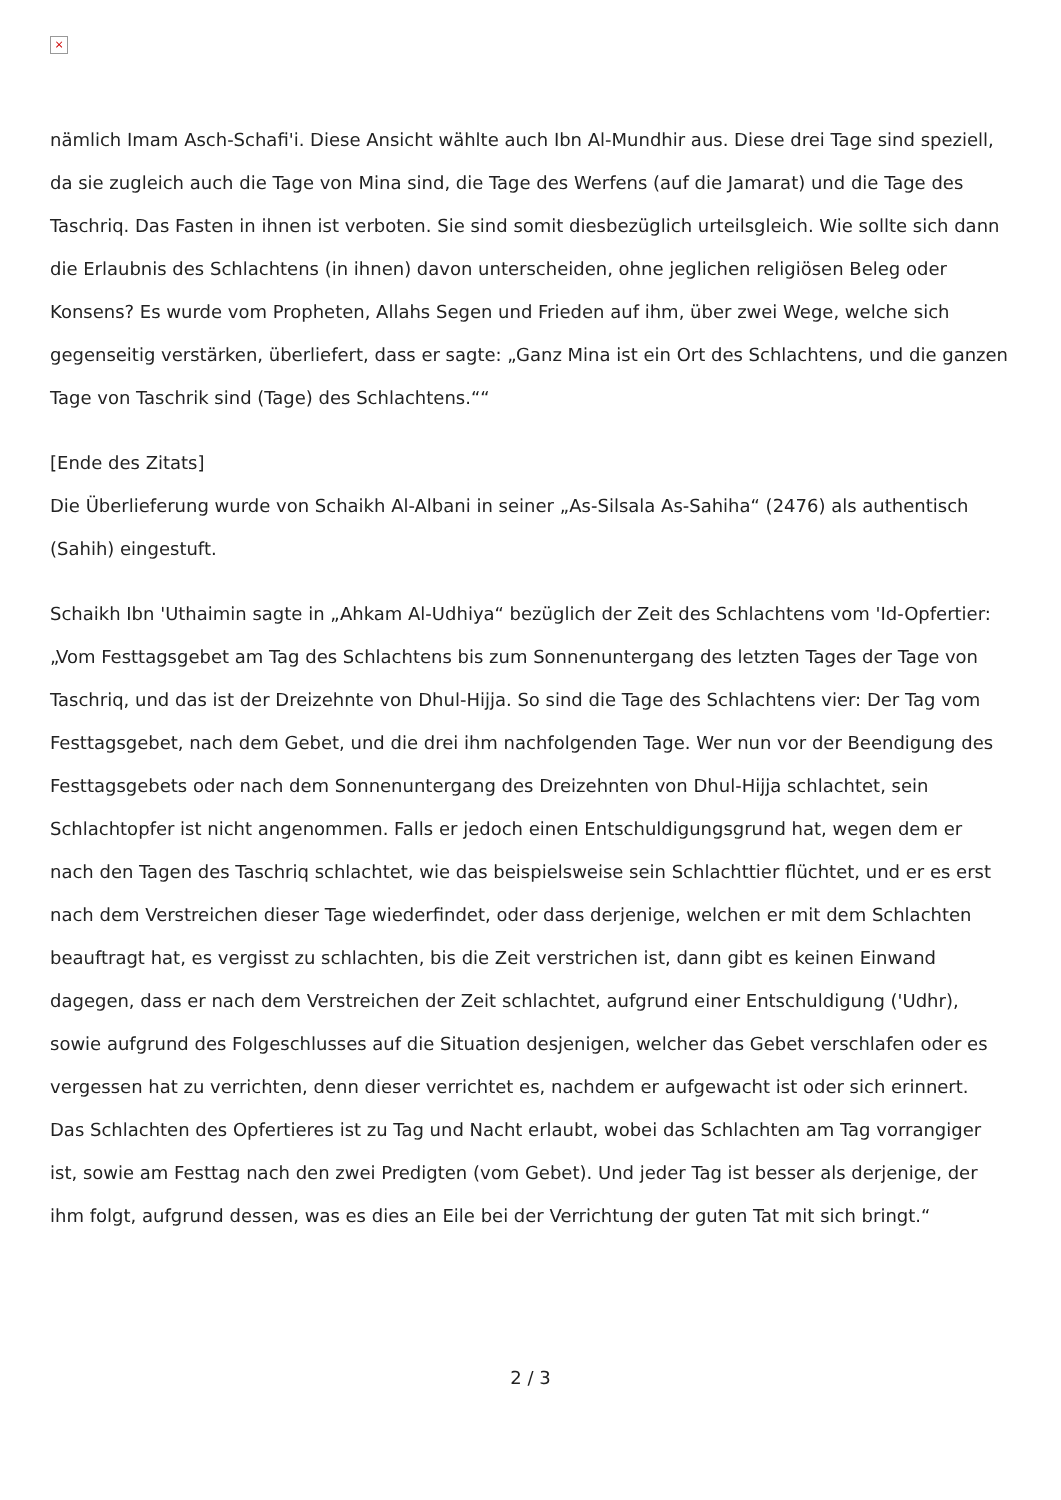×
nämlich Imam Asch-Schafi'i. Diese Ansicht wählte auch Ibn Al-Mundhir aus. Diese drei Tage sind speziell, da sie zugleich auch die Tage von Mina sind, die Tage des Werfens (auf die Jamarat) und die Tage des Taschriq. Das Fasten in ihnen ist verboten. Sie sind somit diesbezüglich urteilsgleich. Wie sollte sich dann die Erlaubnis des Schlachtens (in ihnen) davon unterscheiden, ohne jeglichen religiösen Beleg oder Konsens? Es wurde vom Propheten, Allahs Segen und Frieden auf ihm, über zwei Wege, welche sich gegenseitig verstärken, überliefert, dass er sagte: „Ganz Mina ist ein Ort des Schlachtens, und die ganzen Tage von Taschrik sind (Tage) des Schlachtens.““
[Ende des Zitats]
Die Überlieferung wurde von Schaikh Al-Albani in seiner „As-Silsala As-Sahiha“ (2476) als authentisch (Sahih) eingestuft.
Schaikh Ibn 'Uthaimin sagte in „Ahkam Al-Udhiya“ bezüglich der Zeit des Schlachtens vom 'Id-Opfertier:
„Vom Festtagsgebet am Tag des Schlachtens bis zum Sonnenuntergang des letzten Tages der Tage von Taschriq, und das ist der Dreizehnte von Dhul-Hijja. So sind die Tage des Schlachtens vier: Der Tag vom Festtagsgebet, nach dem Gebet, und die drei ihm nachfolgenden Tage. Wer nun vor der Beendigung des Festtagsgebets oder nach dem Sonnenuntergang des Dreizehnten von Dhul-Hijja schlachtet, sein Schlachtopfer ist nicht angenommen. Falls er jedoch einen Entschuldigungsgrund hat, wegen dem er nach den Tagen des Taschriq schlachtet, wie das beispielsweise sein Schlachttier flüchtet, und er es erst nach dem Verstreichen dieser Tage wiederfindet, oder dass derjenige, welchen er mit dem Schlachten beauftragt hat, es vergisst zu schlachten, bis die Zeit verstrichen ist, dann gibt es keinen Einwand dagegen, dass er nach dem Verstreichen der Zeit schlachtet, aufgrund einer Entschuldigung ('Udhr), sowie aufgrund des Folgeschlusses auf die Situation desjenigen, welcher das Gebet verschlafen oder es vergessen hat zu verrichten, denn dieser verrichtet es, nachdem er aufgewacht ist oder sich erinnert.
Das Schlachten des Opfertieres ist zu Tag und Nacht erlaubt, wobei das Schlachten am Tag vorrangiger ist, sowie am Festtag nach den zwei Predigten (vom Gebet). Und jeder Tag ist besser als derjenige, der ihm folgt, aufgrund dessen, was es dies an Eile bei der Verrichtung der guten Tat mit sich bringt.“
2 / 3